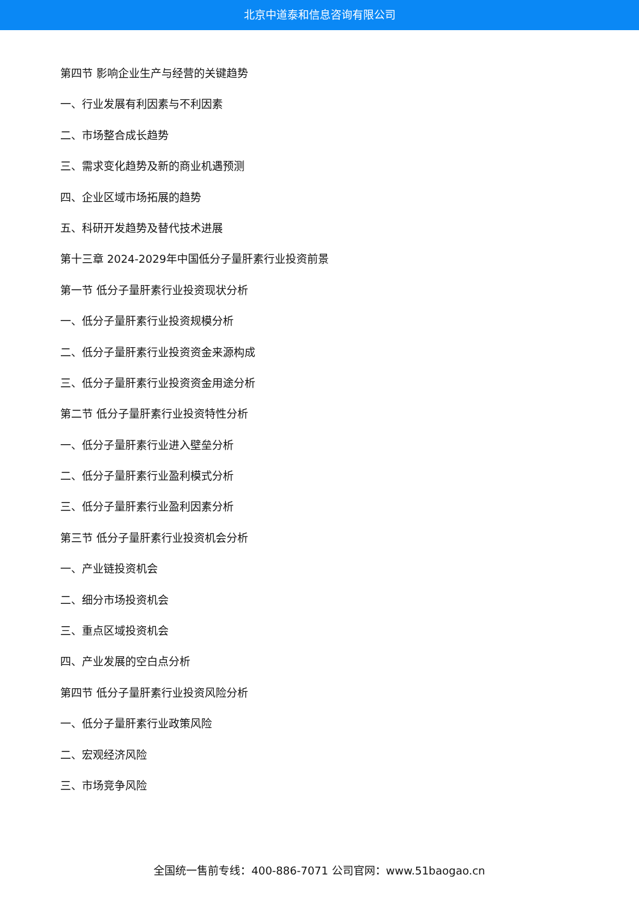北京中道泰和信息咨询有限公司
第四节 影响企业生产与经营的关键趋势
一、行业发展有利因素与不利因素
二、市场整合成长趋势
三、需求变化趋势及新的商业机遇预测
四、企业区域市场拓展的趋势
五、科研开发趋势及替代技术进展
第十三章 2024-2029年中国低分子量肝素行业投资前景
第一节 低分子量肝素行业投资现状分析
一、低分子量肝素行业投资规模分析
二、低分子量肝素行业投资资金来源构成
三、低分子量肝素行业投资资金用途分析
第二节 低分子量肝素行业投资特性分析
一、低分子量肝素行业进入壁垒分析
二、低分子量肝素行业盈利模式分析
三、低分子量肝素行业盈利因素分析
第三节 低分子量肝素行业投资机会分析
一、产业链投资机会
二、细分市场投资机会
三、重点区域投资机会
四、产业发展的空白点分析
第四节 低分子量肝素行业投资风险分析
一、低分子量肝素行业政策风险
二、宏观经济风险
三、市场竞争风险
全国统一售前专线：400-886-7071 公司官网：www.51baogao.cn